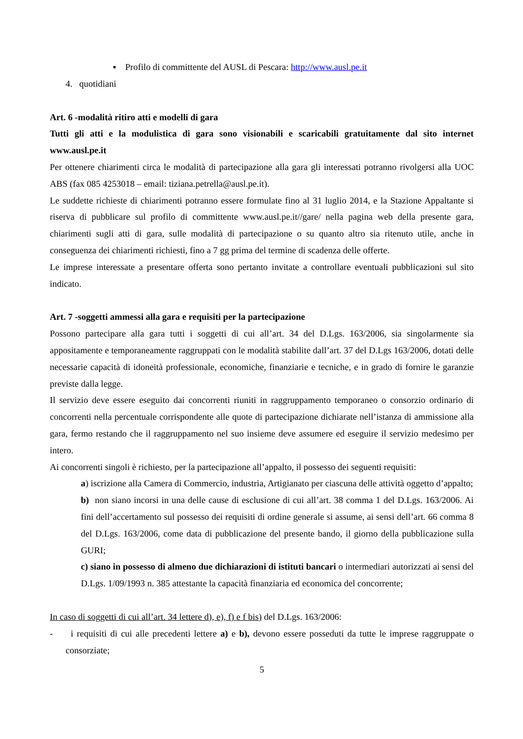▪ Profilo di committente del AUSL di Pescara: http://www.ausl.pe.it
4. quotidiani
Art. 6 -modalità ritiro atti e modelli di gara
Tutti gli atti e la modulistica di gara sono visionabili e scaricabili gratuitamente dal sito internet www.ausl.pe.it
Per ottenere chiarimenti circa le modalità di partecipazione alla gara gli interessati potranno rivolgersi alla UOC ABS (fax 085 4253018 – email: tiziana.petrella@ausl.pe.it).
Le suddette richieste di chiarimenti potranno essere formulate fino al 31 luglio 2014, e la Stazione Appaltante si riserva di pubblicare sul profilo di committente www.ausl.pe.it//gare/ nella pagina web della presente gara, chiarimenti sugli atti di gara, sulle modalità di partecipazione o su quanto altro sia ritenuto utile, anche in conseguenza dei chiarimenti richiesti, fino a 7 gg prima del termine di scadenza delle offerte.
Le imprese interessate a presentare offerta sono pertanto invitate a controllare eventuali pubblicazioni sul sito indicato.
Art. 7 -soggetti ammessi alla gara e requisiti per la partecipazione
Possono partecipare alla gara tutti i soggetti di cui all’art. 34 del D.Lgs. 163/2006, sia singolarmente sia appositamente e temporaneamente raggruppati con le modalità stabilite dall’art. 37 del D.Lgs 163/2006, dotati delle necessarie capacità di idoneità professionale, economiche, finanziarie e tecniche, e in grado di fornire le garanzie previste dalla legge.
Il servizio deve essere eseguito dai concorrenti riuniti in raggruppamento temporaneo o consorzio ordinario di concorrenti nella percentuale corrispondente alle quote di partecipazione dichiarate nell’istanza di ammissione alla gara, fermo restando che il raggruppamento nel suo insieme deve assumere ed eseguire il servizio medesimo per intero.
Ai concorrenti singoli è richiesto, per la partecipazione all’appalto, il possesso dei seguenti requisiti:
a) iscrizione alla Camera di Commercio, industria, Artigianato per ciascuna delle attività oggetto d’appalto;
b) non siano incorsi in una delle cause di esclusione di cui all’art. 38 comma 1 del D.Lgs. 163/2006. Ai fini dell’accertamento sul possesso dei requisiti di ordine generale si assume, ai sensi dell’art. 66 comma 8 del D.Lgs. 163/2006, come data di pubblicazione del presente bando, il giorno della pubblicazione sulla GURI;
c) siano in possesso di almeno due dichiarazioni di istituti bancari o intermediari autorizzati ai sensi del D.Lgs. 1/09/1993 n. 385 attestante la capacità finanziaria ed economica del concorrente;
In caso di soggetti di cui all’art. 34 lettere d), e), f) e f bis) del D.Lgs. 163/2006:
- i requisiti di cui alle precedenti lettere a) e b), devono essere posseduti da tutte le imprese raggruppate o consorziate;
5